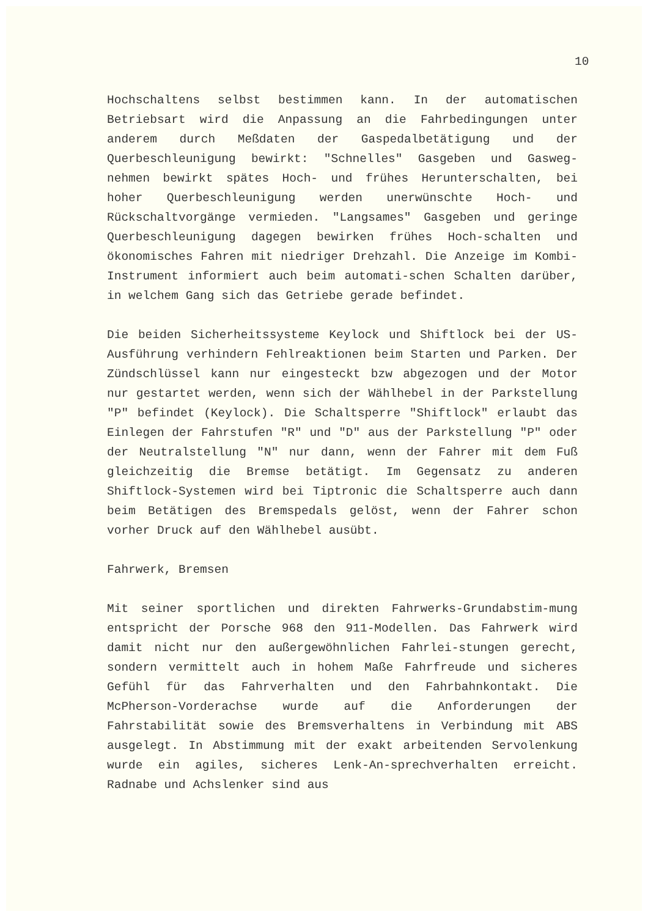10
Hochschaltens selbst bestimmen kann. In der automatischen Betriebsart wird die Anpassung an die Fahrbedingungen unter anderem durch Meßdaten der Gaspedalbetätigung und der Querbeschleunigung bewirkt: "Schnelles" Gasgeben und Gasweg-nehmen bewirkt spätes Hoch- und frühes Herunterschalten, bei hoher Querbeschleunigung werden unerwünschte Hoch- und Rückschaltvorgänge vermieden. "Langsames" Gasgeben und geringe Querbeschleunigung dagegen bewirken frühes Hoch-schalten und ökonomisches Fahren mit niedriger Drehzahl. Die Anzeige im Kombi-Instrument informiert auch beim automati-schen Schalten darüber, in welchem Gang sich das Getriebe gerade befindet.
Die beiden Sicherheitssysteme Keylock und Shiftlock bei der US-Ausführung verhindern Fehlreaktionen beim Starten und Parken. Der Zündschlüssel kann nur eingesteckt bzw abgezogen und der Motor nur gestartet werden, wenn sich der Wählhebel in der Parkstellung "P" befindet (Keylock). Die Schaltsperre "Shiftlock" erlaubt das Einlegen der Fahrstufen "R" und "D" aus der Parkstellung "P" oder der Neutralstellung "N" nur dann, wenn der Fahrer mit dem Fuß gleichzeitig die Bremse betätigt. Im Gegensatz zu anderen Shiftlock-Systemen wird bei Tiptronic die Schaltsperre auch dann beim Betätigen des Bremspedals gelöst, wenn der Fahrer schon vorher Druck auf den Wählhebel ausübt.
Fahrwerk, Bremsen
Mit seiner sportlichen und direkten Fahrwerks-Grundabstim-mung entspricht der Porsche 968 den 911-Modellen. Das Fahrwerk wird damit nicht nur den außergewöhnlichen Fahrlei-stungen gerecht, sondern vermittelt auch in hohem Maße Fahrfreude und sicheres Gefühl für das Fahrverhalten und den Fahrbahnkontakt. Die McPherson-Vorderachse wurde auf die Anforderungen der Fahrstabilität sowie des Bremsverhaltens in Verbindung mit ABS ausgelegt. In Abstimmung mit der exakt arbeitenden Servolenkung wurde ein agiles, sicheres Lenk-An-sprechverhalten erreicht. Radnabe und Achslenker sind aus